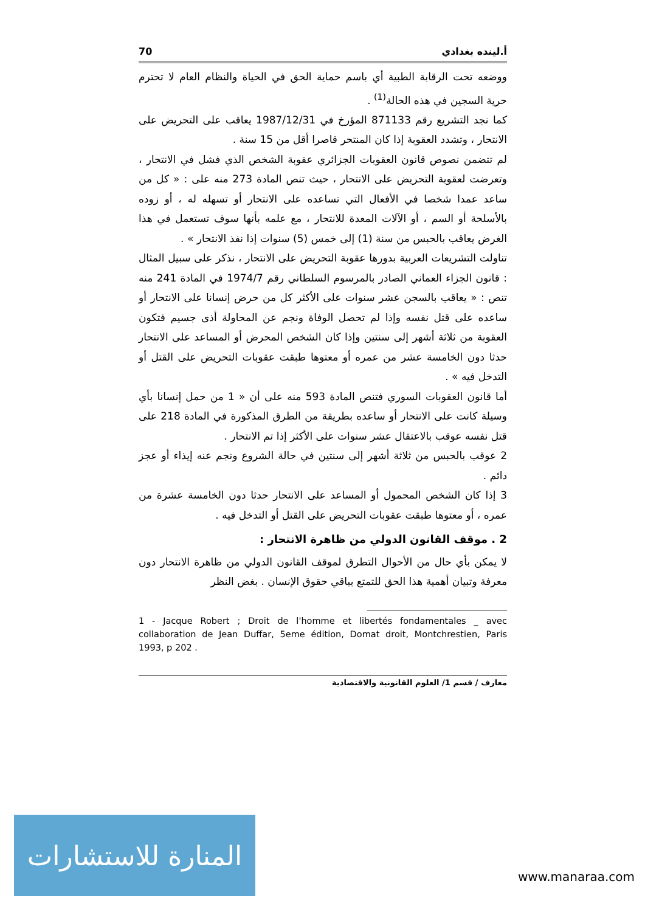70 أ.لينده بغدادي
ووضعه تحت الرقابة الطبية أي باسم حماية الحق في الحياة والنظام العام لا تحترم حرية السجين في هذه الحالة<sup>(1)</sup> .
كما نجد التشريع رقم 871133 المؤرخ في 1987/12/31 يعاقب على التحريض على الانتحار ، وتشدد العقوبة إذا كان المنتحر قاصرا أقل من 15 سنة .
لم تتضمن نصوص قانون العقوبات الجزائري عقوبة الشخص الذي فشل في الانتحار ، وتعرضت لعقوبة التحريض على الانتحار ، حيث تنص المادة 273 منه على : « كل من ساعد عمدا شخصا في الأفعال التي تساعده على الانتحار أو تسهله له ، أو زوده بالأسلحة أو السم ، أو الآلات المعدة للانتحار ، مع علمه بأنها سوف تستعمل في هذا الغرض يعاقب بالحبس من سنة (1) إلى خمس (5) سنوات إذا نفذ الانتحار » .
تناولت التشريعات العربية بدورها عقوبة التحريض على الانتحار ، نذكر على سبيل المثال : قانون الجزاء العماني الصادر بالمرسوم السلطاني رقم 1974/7 في المادة 241 منه تنص : « يعاقب بالسجن عشر سنوات على الأكثر كل من حرض إنسانا على الانتحار أو ساعده على قتل نفسه وإذا لم تحصل الوفاة ونجم عن المحاولة أذى جسيم فتكون العقوبة من ثلاثة أشهر إلى سنتين وإذا كان الشخص المحرض أو المساعد على الانتحار حدثا دون الخامسة عشر من عمره أو معتوها طبقت عقوبات التحريض على القتل أو التدخل فيه » .
أما قانون العقوبات السوري فتنص المادة 593 منه على أن « 1 من حمل إنسانا بأي وسيلة كانت على الانتحار أو ساعده بطريقة من الطرق المذكورة في المادة 218 على قتل نفسه عوقب بالاعتقال عشر سنوات على الأكثر إذا تم الانتحار .
2 عوقب بالحبس من ثلاثة أشهر إلى سنتين في حالة الشروع ونجم عنه إيذاء أو عجز دائم .
3 إذا كان الشخص المحمول أو المساعد على الانتحار حدثا دون الخامسة عشرة من عمره ، أو معتوها طبقت عقوبات التحريض على القتل أو التدخل فيه .
2 . موقف القانون الدولي من ظاهرة الانتحار :
لا يمكن بأي حال من الأحوال التطرق لموقف القانون الدولي من ظاهرة الانتحار دون معرفة وتبيان أهمية هذا الحق للتمتع بباقي حقوق الإنسان . بغض النظر
1 - Jacque Robert ; Droit de l'homme et libertés fondamentales _ avec collaboration de Jean Duffar, 5eme édition, Domat droit, Montchrestien, Paris 1993, p 202 .
معارف / قسم 1/ العلوم القانونية والاقتصادية
المنارة للاستشارات
www.manaraa.com